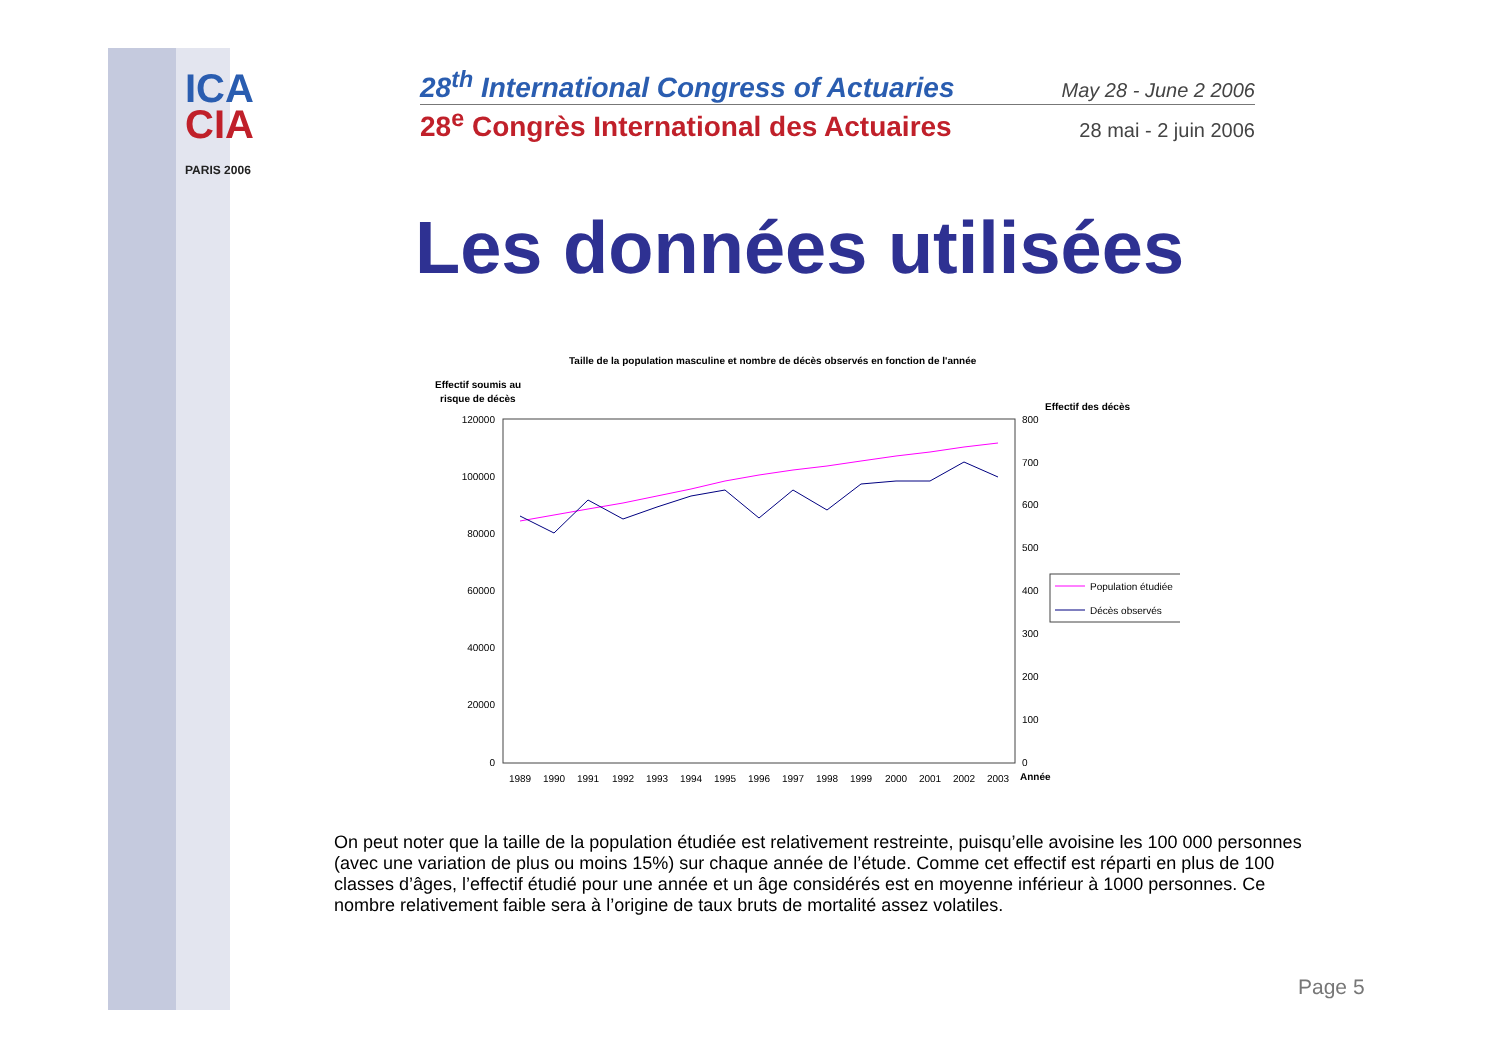ICA
CIA
PARIS 2006
28<sup>th</sup> International Congress of Actuaries May 28 - June 2 2006
28<sup>e</sup> Congrès International des Actuaires 28 mai - 2 juin 2006
Les données utilisées
Taille de la population masculine et nombre de décès observés en fonction de l'année
Effectif soumis au
risque de décès
Effectif des décès
120000
100000
80000
60000
40000
20000
0
800
700
600
500
400
300
200
100
0
1989
1990
1991
1992
1993
1994
1995
1996
1997
1998
1999
2000
2001
2002
2003
Année
Population étudiée
Décès observés
On peut noter que la taille de la population étudiée est relativement restreinte, puisqu’elle avoisine les 100 000 personnes (avec une variation de plus ou moins 15%) sur chaque année de l’étude. Comme cet effectif est réparti en plus de 100 classes d’âges, l’effectif étudié pour une année et un âge considérés est en moyenne inférieur à 1000 personnes. Ce nombre relativement faible sera à l’origine de taux bruts de mortalité assez volatiles.
Page 5